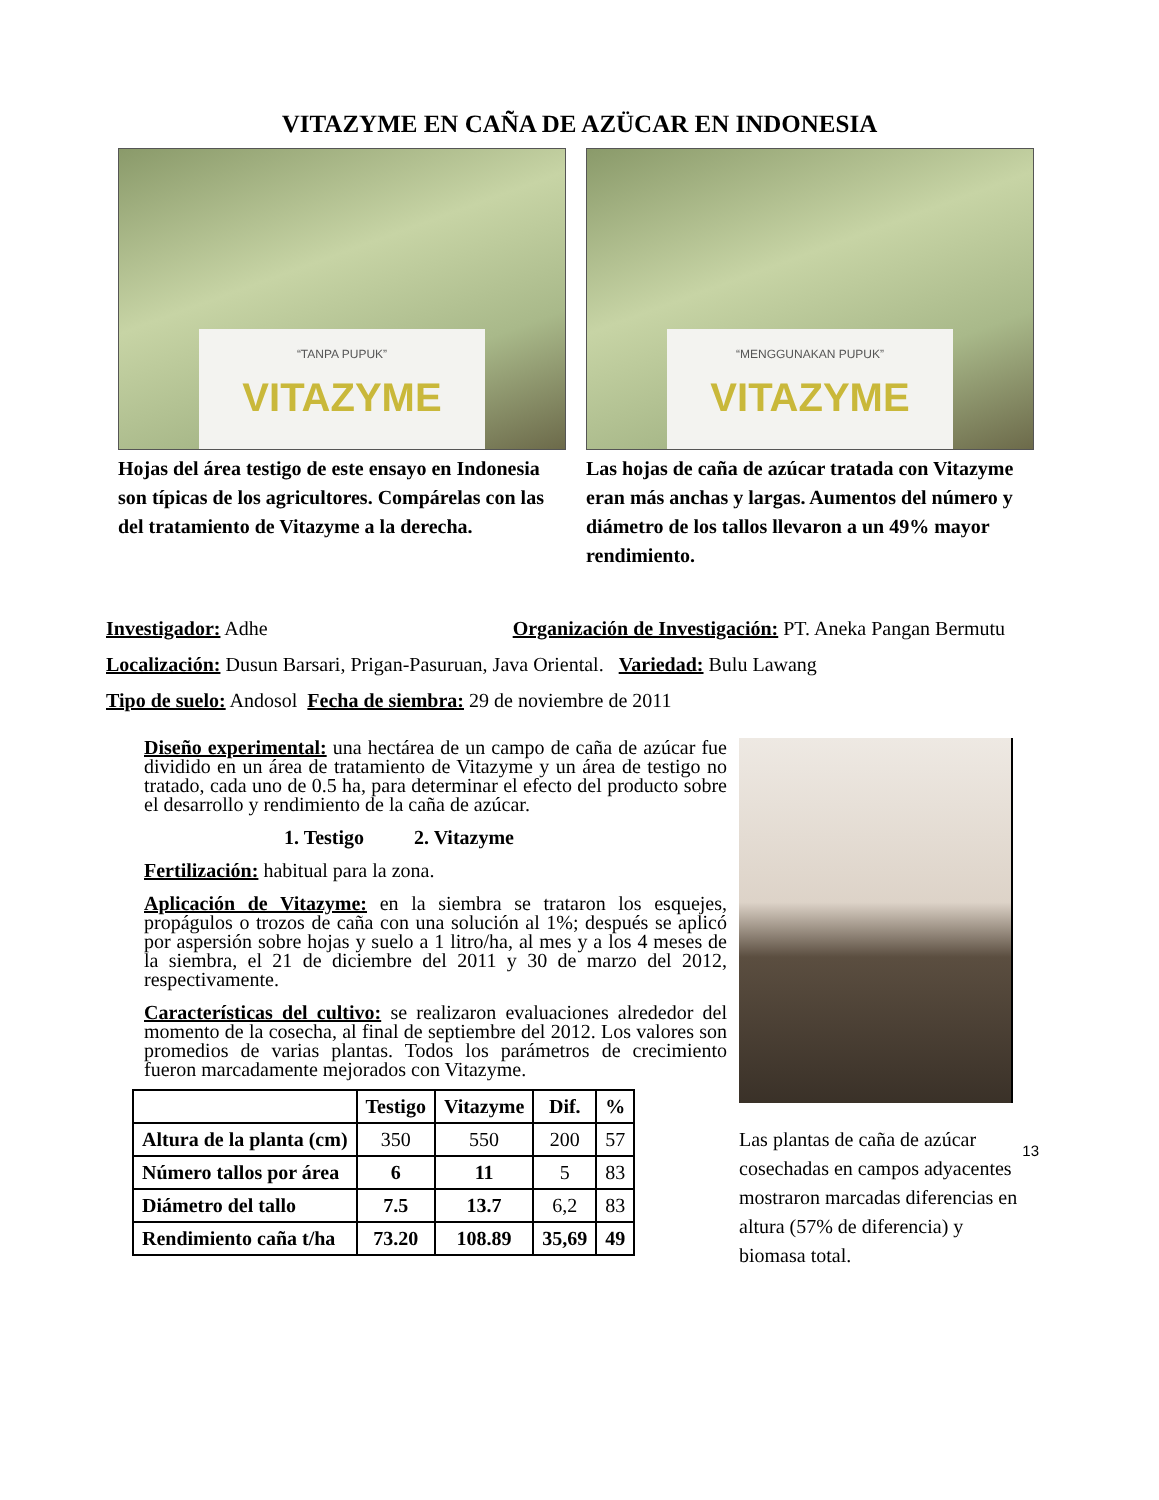VITAZYME EN CAÑA DE AZÜCAR EN INDONESIA
“TANPA PUPUK”
VITAZYME
Hojas del área testigo de este ensayo en Indonesia son típicas de los agricultores. Compárelas con las del tratamiento de Vitazyme a la derecha.
“MENGGUNAKAN PUPUK”
VITAZYME
Las hojas de caña de azúcar tratada con Vitazyme eran más anchas y largas. Aumentos del número y diámetro de los tallos llevaron a un 49% mayor rendimiento.
Investigador: Adhe Organización de Investigación: PT. Aneka Pangan Bermutu
Localización: Dusun Barsari, Prigan-Pasuruan, Java Oriental. Variedad: Bulu Lawang
Tipo de suelo: Andosol Fecha de siembra: 29 de noviembre de 2011
Diseño experimental: una hectárea de un campo de caña de azúcar fue dividido en un área de tratamiento de Vitazyme y un área de testigo no tratado, cada uno de 0.5 ha, para determinar el efecto del producto sobre el desarrollo y rendimiento de la caña de azúcar.
1. Testigo 2. Vitazyme
Fertilización: habitual para la zona.
Aplicación de Vitazyme: en la siembra se trataron los esquejes, propágulos o trozos de caña con una solución al 1%; después se aplicó por aspersión sobre hojas y suelo a 1 litro/ha, al mes y a los 4 meses de la siembra, el 21 de diciembre del 2011 y 30 de marzo del 2012, respectivamente.
Características del cultivo: se realizaron evaluaciones alrededor del momento de la cosecha, al final de septiembre del 2012. Los valores son promedios de varias plantas. Todos los parámetros de crecimiento fueron marcadamente mejorados con Vitazyme.
| | Testigo | Vitazyme | Dif. | % |
| --- | --- | --- | --- | --- |
| Altura de la planta (cm) | 350 | 550 | 200 | 57 |
| Número tallos por área | 6 | 11 | 5 | 83 |
| Diámetro del tallo | 7.5 | 13.7 | 6,2 | 83 |
| Rendimiento caña t/ha | 73.20 | 108.89 | 35,69 | 49 |
Las plantas de caña de azúcar cosechadas en campos adyacentes mostraron marcadas diferencias en altura (57% de diferencia) y biomasa total.
13